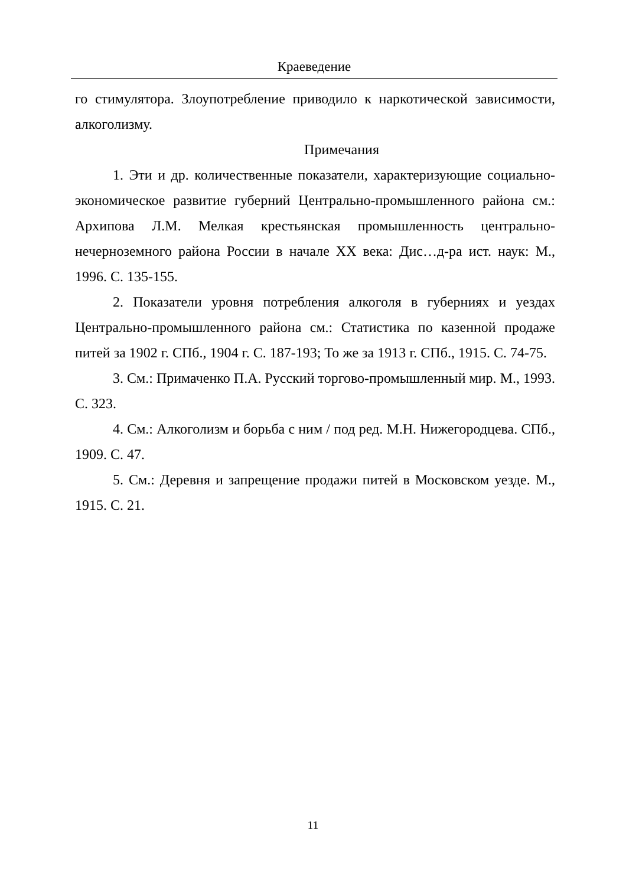Краеведение
го стимулятора. Злоупотребление приводило к наркотической зависимости, алкоголизму.
Примечания
1. Эти и др. количественные показатели, характеризующие социально-экономическое развитие губерний Центрально-промышленного района см.: Архипова Л.М. Мелкая крестьянская промышленность центрально-нечерноземного района России в начале XX века: Дис…д-ра ист. наук: М., 1996. С. 135-155.
2. Показатели уровня потребления алкоголя в губерниях и уездах Центрально-промышленного района см.: Статистика по казенной продаже питей за 1902 г. СПб., 1904 г. С. 187-193; То же за 1913 г. СПб., 1915. С. 74-75.
3. См.: Примаченко П.А. Русский торгово-промышленный мир. М., 1993. С. 323.
4. См.: Алкоголизм и борьба с ним / под ред. М.Н. Нижегородцева. СПб., 1909. С. 47.
5. См.: Деревня и запрещение продажи питей в Московском уезде. М., 1915. С. 21.
11